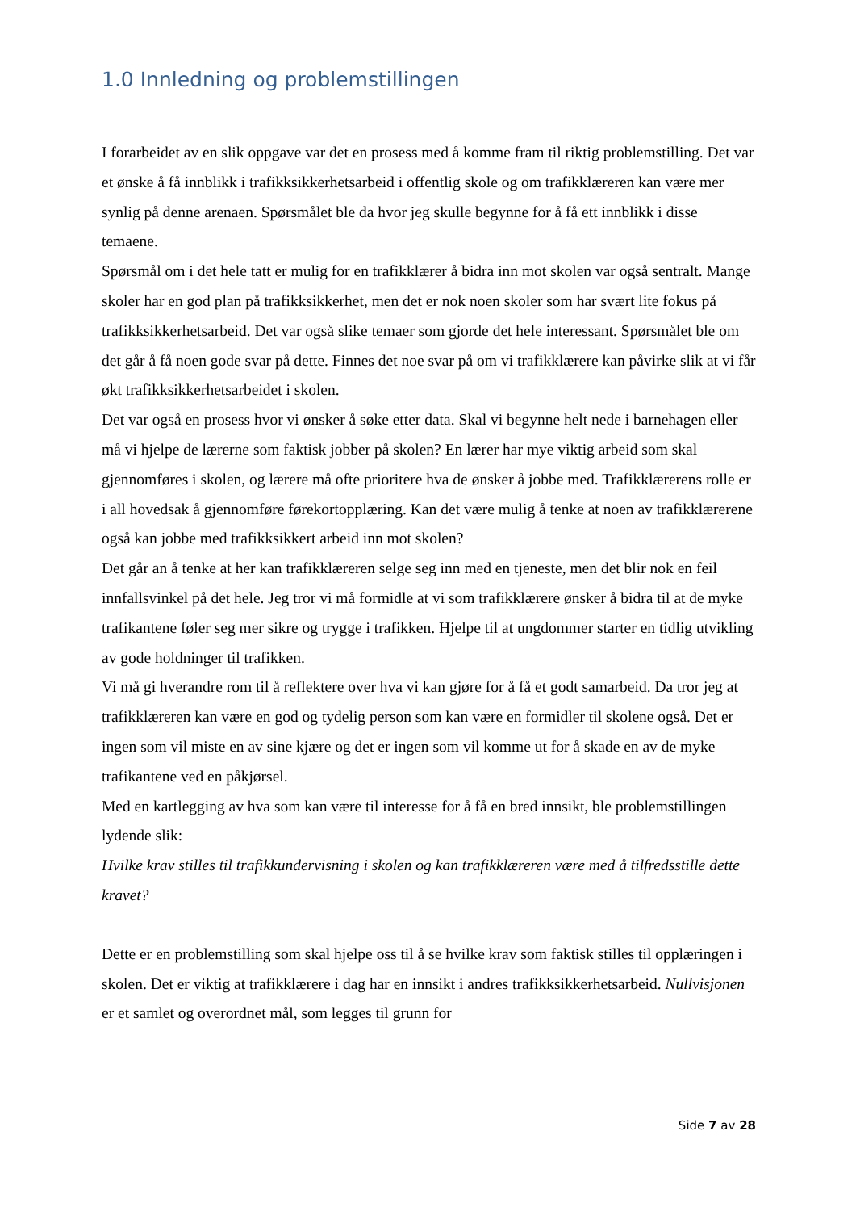1.0 Innledning og problemstillingen
I forarbeidet av en slik oppgave var det en prosess med å komme fram til riktig problemstilling. Det var et ønske å få innblikk i trafikksikkerhetsarbeid i offentlig skole og om trafikklæreren kan være mer synlig på denne arenaen. Spørsmålet ble da hvor jeg skulle begynne for å få ett innblikk i disse temaene.
Spørsmål om i det hele tatt er mulig for en trafikklærer å bidra inn mot skolen var også sentralt. Mange skoler har en god plan på trafikksikkerhet, men det er nok noen skoler som har svært lite fokus på trafikksikkerhetsarbeid. Det var også slike temaer som gjorde det hele interessant. Spørsmålet ble om det går å få noen gode svar på dette. Finnes det noe svar på om vi trafikklærere kan påvirke slik at vi får økt trafikksikkerhetsarbeidet i skolen.
Det var også en prosess hvor vi ønsker å søke etter data. Skal vi begynne helt nede i barnehagen eller må vi hjelpe de lærerne som faktisk jobber på skolen? En lærer har mye viktig arbeid som skal gjennomføres i skolen, og lærere må ofte prioritere hva de ønsker å jobbe med. Trafikklærerens rolle er i all hovedsak å gjennomføre førekortopplæring. Kan det være mulig å tenke at noen av trafikklærerene også kan jobbe med trafikksikkert arbeid inn mot skolen?
Det går an å tenke at her kan trafikklæreren selge seg inn med en tjeneste, men det blir nok en feil innfallsvinkel på det hele. Jeg tror vi må formidle at vi som trafikklærere ønsker å bidra til at de myke trafikantene føler seg mer sikre og trygge i trafikken. Hjelpe til at ungdommer starter en tidlig utvikling av gode holdninger til trafikken.
Vi må gi hverandre rom til å reflektere over hva vi kan gjøre for å få et godt samarbeid. Da tror jeg at trafikklæreren kan være en god og tydelig person som kan være en formidler til skolene også. Det er ingen som vil miste en av sine kjære og det er ingen som vil komme ut for å skade en av de myke trafikantene ved en påkjørsel.
Med en kartlegging av hva som kan være til interesse for å få en bred innsikt, ble problemstillingen lydende slik:
Hvilke krav stilles til trafikkundervisning i skolen og kan trafikklæreren være med å tilfredsstille dette kravet?
Dette er en problemstilling som skal hjelpe oss til å se hvilke krav som faktisk stilles til opplæringen i skolen. Det er viktig at trafikklærere i dag har en innsikt i andres trafikksikkerhetsarbeid. Nullvisjonen er et samlet og overordnet mål, som legges til grunn for
Side 7 av 28